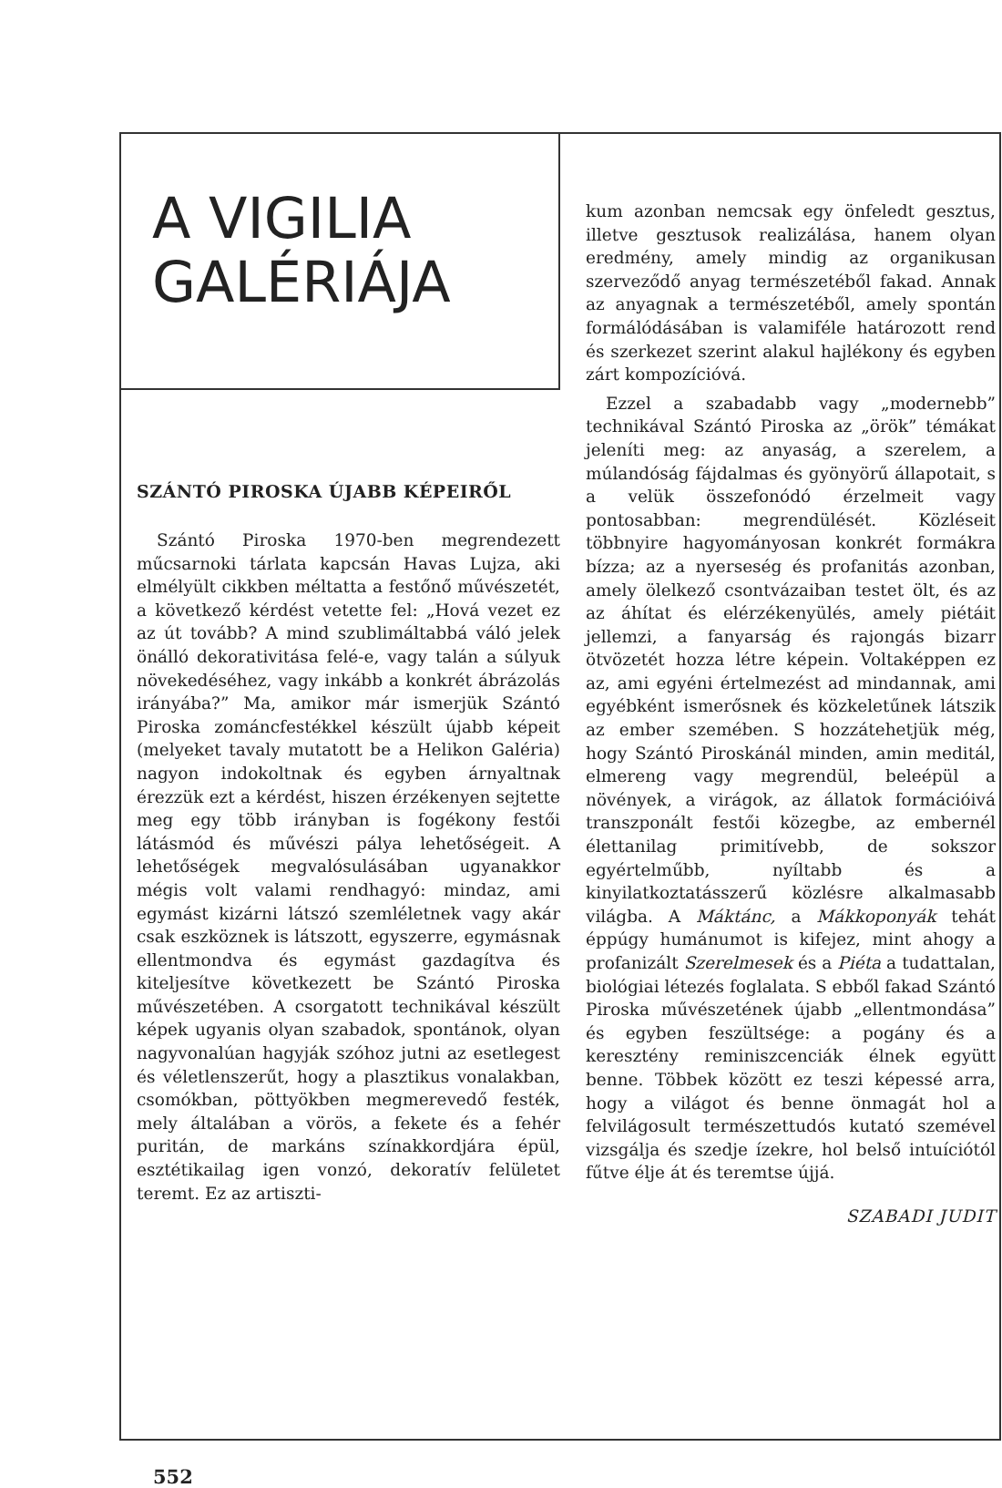A VIGILIA
GALÉRIÁJA
SZÁNTÓ PIROSKA ÚJABB KÉPEIRŐL
Szántó Piroska 1970-ben megrendezett műcsarnoki tárlata kapcsán Havas Lujza, aki elmélyült cikkben méltatta a festőnő művészetét, a következő kérdést vetette fel: „Hová vezet ez az út tovább? A mind szublimáltabbá váló jelek önálló dekorativitása felé-e, vagy talán a súlyuk növekedéséhez, vagy inkább a konkrét ábrázolás irányába?” Ma, amikor már ismerjük Szántó Piroska zománcfestékkel készült újabb képeit (melyeket tavaly mutatott be a Helikon Galéria) nagyon indokoltnak és egyben árnyaltnak érezzük ezt a kérdést, hiszen érzékenyen sejtette meg egy több irányban is fogékony festői látásmód és művészi pálya lehetőségeit. A lehetőségek megvalósulásában ugyanakkor mégis volt valami rendhagyó: mindaz, ami egymást kizárni látszó szemléletnek vagy akár csak eszköznek is látszott, egyszerre, egymásnak ellentmondva és egymást gazdagítva és kiteljesítve következett be Szántó Piroska művészetében. A csorgatott technikával készült képek ugyanis olyan szabadok, spontánok, olyan nagyvonalúan hagyják szóhoz jutni az esetlegest és véletlenszerűt, hogy a plasztikus vonalakban, csomókban, pöttyökben megmerevedő festék, mely általában a vörös, a fekete és a fehér puritán, de markáns színakkordjára épül, esztétikailag igen vonzó, dekoratív felületet teremt. Ez az artiszti-
kum azonban nemcsak egy önfeledt gesztus, illetve gesztusok realizálása, hanem olyan eredmény, amely mindig az organikusan szerveződő anyag természetéből fakad. Annak az anyagnak a természetéből, amely spontán formálódásában is valamiféle határozott rend és szerkezet szerint alakul hajlékony és egyben zárt kompozícióvá.
Ezzel a szabadabb vagy „modernebb” technikával Szántó Piroska az „örök” témákat jeleníti meg: az anyaság, a szerelem, a múlandóság fájdalmas és gyönyörű állapotait, s a velük összefonódó érzelmeit vagy pontosabban: megrendülését. Közléseit többnyire hagyományosan konkrét formákra bízza; az a nyerseség és profanitás azonban, amely ölelkező csontvázaiban testet ölt, és az az áhítat és elérzékenyülés, amely piétáit jellemzi, a fanyarság és rajongás bizarr ötvözetét hozza létre képein. Voltaképpen ez az, ami egyéni értelmezést ad mindannak, ami egyébként ismerősnek és közkeletűnek látszik az ember szemében. S hozzátehetjük még, hogy Szántó Piroskánál minden, amin meditál, elmereng vagy megrendül, beleépül a növények, a virágok, az állatok formációivá transzponált festői közegbe, az embernél élettanilag primitívebb, de sokszor egyértelműbb, nyíltabb és a kinyilatkoztatásszerű közlésre alkalmasabb világba. A Máktánc, a Mákkoponyák tehát éppúgy humánumot is kifejez, mint ahogy a profanizált Szerelmesek és a Piéta a tudattalan, biológiai létezés foglalata. S ebből fakad Szántó Piroska művészetének újabb „ellentmondása” és egyben feszültsége: a pogány és a keresztény reminiszcenciák élnek együtt benne. Többek között ez teszi képessé arra, hogy a világot és benne önmagát hol a felvilágosult természettudós kutató szemével vizsgálja és szedje ízekre, hol belső intuíciótól fűtve élje át és teremtse újjá.
SZABADI JUDIT
552